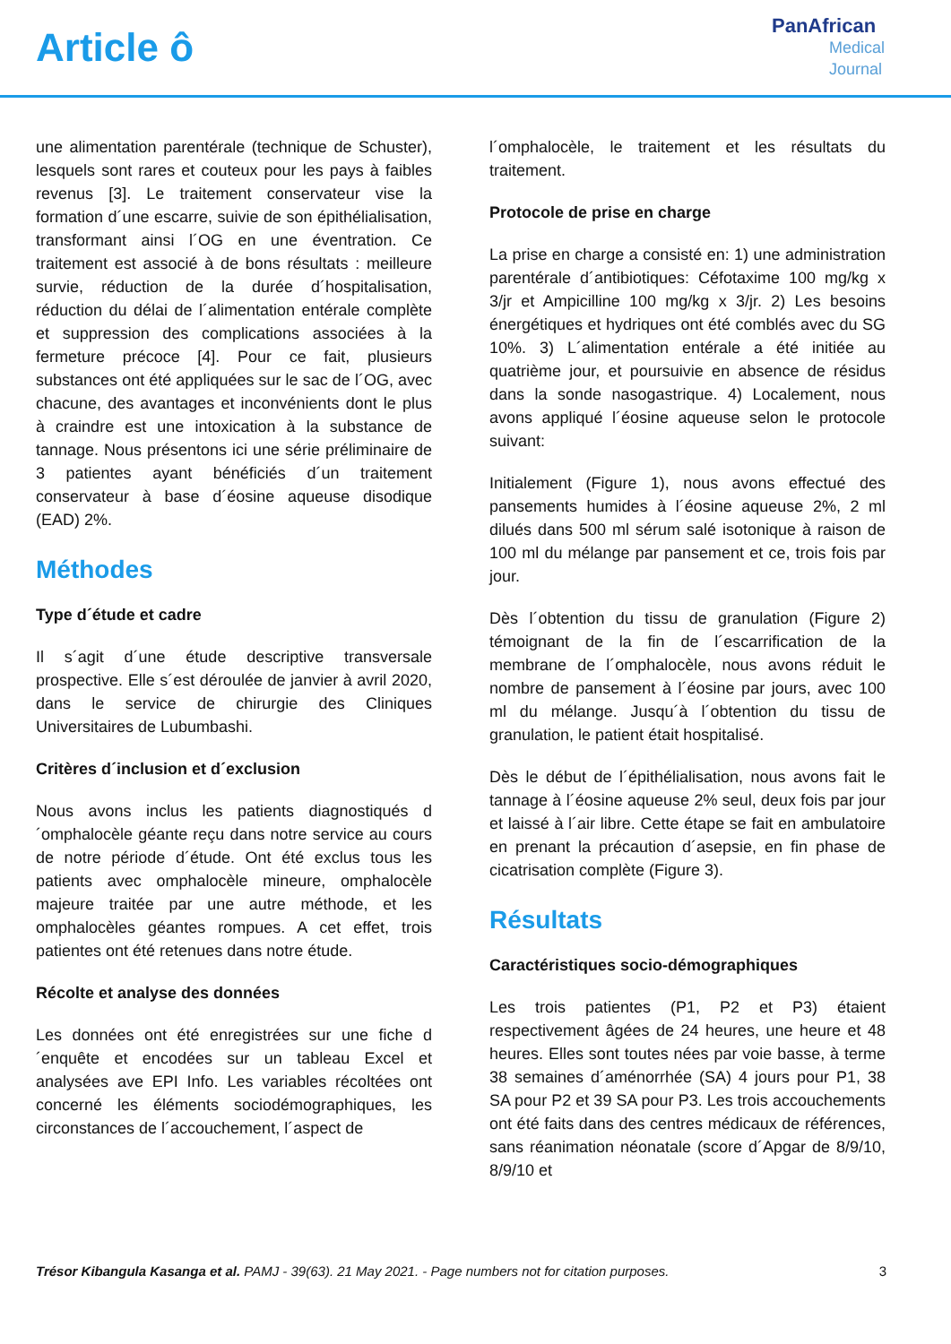Article ô
PanAfrican
Medical
Journal
une alimentation parentérale (technique de Schuster), lesquels sont rares et couteux pour les pays à faibles revenus [3]. Le traitement conservateur vise la formation d´une escarre, suivie de son épithélialisation, transformant ainsi l´OG en une éventration. Ce traitement est associé à de bons résultats : meilleure survie, réduction de la durée d´hospitalisation, réduction du délai de l´alimentation entérale complète et suppression des complications associées à la fermeture précoce [4]. Pour ce fait, plusieurs substances ont été appliquées sur le sac de l´OG, avec chacune, des avantages et inconvénients dont le plus à craindre est une intoxication à la substance de tannage. Nous présentons ici une série préliminaire de 3 patientes ayant bénéficiés d´un traitement conservateur à base d´éosine aqueuse disodique (EAD) 2%.
Méthodes
Type d´étude et cadre
Il s´agit d´une étude descriptive transversale prospective. Elle s´est déroulée de janvier à avril 2020, dans le service de chirurgie des Cliniques Universitaires de Lubumbashi.
Critères d´inclusion et d´exclusion
Nous avons inclus les patients diagnostiqués d´omphalocèle géante reçu dans notre service au cours de notre période d´étude. Ont été exclus tous les patients avec omphalocèle mineure, omphalocèle majeure traitée par une autre méthode, et les omphalocèles géantes rompues. A cet effet, trois patientes ont été retenues dans notre étude.
Récolte et analyse des données
Les données ont été enregistrées sur une fiche d´enquête et encodées sur un tableau Excel et analysées ave EPI Info. Les variables récoltées ont concerné les éléments sociodémographiques, les circonstances de l´accouchement, l´aspect de
l´omphalocèle, le traitement et les résultats du traitement.
Protocole de prise en charge
La prise en charge a consisté en: 1) une administration parentérale d´antibiotiques: Céfotaxime 100 mg/kg x 3/jr et Ampicilline 100 mg/kg x 3/jr. 2) Les besoins énergétiques et hydriques ont été comblés avec du SG 10%. 3) L´alimentation entérale a été initiée au quatrième jour, et poursuivie en absence de résidus dans la sonde nasogastrique. 4) Localement, nous avons appliqué l´éosine aqueuse selon le protocole suivant:
Initialement (Figure 1), nous avons effectué des pansements humides à l´éosine aqueuse 2%, 2 ml dilués dans 500 ml sérum salé isotonique à raison de 100 ml du mélange par pansement et ce, trois fois par jour.
Dès l´obtention du tissu de granulation (Figure 2) témoignant de la fin de l´escarrification de la membrane de l´omphalocèle, nous avons réduit le nombre de pansement à l´éosine par jours, avec 100 ml du mélange. Jusqu´à l´obtention du tissu de granulation, le patient était hospitalisé.
Dès le début de l´épithélialisation, nous avons fait le tannage à l´éosine aqueuse 2% seul, deux fois par jour et laissé à l´air libre. Cette étape se fait en ambulatoire en prenant la précaution d´asepsie, en fin phase de cicatrisation complète (Figure 3).
Résultats
Caractéristiques socio-démographiques
Les trois patientes (P1, P2 et P3) étaient respectivement âgées de 24 heures, une heure et 48 heures. Elles sont toutes nées par voie basse, à terme 38 semaines d´aménorrhée (SA) 4 jours pour P1, 38 SA pour P2 et 39 SA pour P3. Les trois accouchements ont été faits dans des centres médicaux de références, sans réanimation néonatale (score d´Apgar de 8/9/10, 8/9/10 et
Trésor Kibangula Kasanga et al. PAMJ - 39(63). 21 May 2021. - Page numbers not for citation purposes. 3